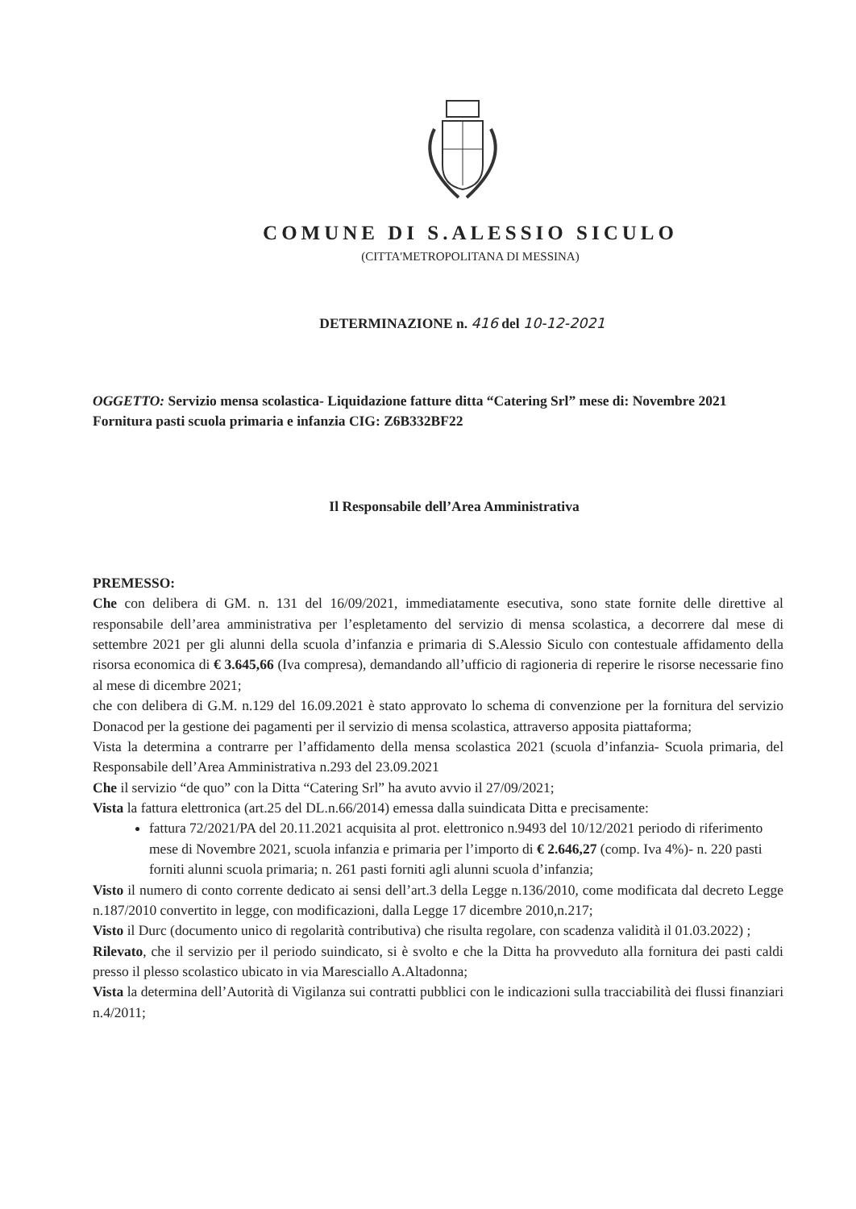COMUNE DI S.ALESSIO SICULO
(CITTA'METROPOLITANA DI MESSINA)
DETERMINAZIONE n. 416 del 10-12-2021
OGGETTO: Servizio mensa scolastica- Liquidazione fatture ditta “Catering Srl” mese di: Novembre 2021 Fornitura pasti scuola primaria e infanzia CIG: Z6B332BF22
Il Responsabile dell’Area Amministrativa
PREMESSO:
Che con delibera di GM. n. 131 del 16/09/2021, immediatamente esecutiva, sono state fornite delle direttive al responsabile dell’area amministrativa per l’espletamento del servizio di mensa scolastica, a decorrere dal mese di settembre 2021 per gli alunni della scuola d’infanzia e primaria di S.Alessio Siculo con contestuale affidamento della risorsa economica di € 3.645,66 (Iva compresa), demandando all’ufficio di ragioneria di reperire le risorse necessarie fino al mese di dicembre 2021;
che con delibera di G.M. n.129 del 16.09.2021 è stato approvato lo schema di convenzione per la fornitura del servizio Donacod per la gestione dei pagamenti per il servizio di mensa scolastica, attraverso apposita piattaforma;
Vista la determina a contrarre per l’affidamento della mensa scolastica 2021 (scuola d’infanzia- Scuola primaria, del Responsabile dell’Area Amministrativa n.293 del 23.09.2021
Che il servizio “de quo” con la Ditta “Catering Srl” ha avuto avvio il 27/09/2021;
Vista la fattura elettronica (art.25 del DL.n.66/2014) emessa dalla suindicata Ditta e precisamente:
fattura 72/2021/PA del 20.11.2021 acquisita al prot. elettronico n.9493 del 10/12/2021 periodo di riferimento mese di Novembre 2021, scuola infanzia e primaria per l’importo di € 2.646,27 (comp. Iva 4%)- n. 220 pasti forniti alunni scuola primaria; n. 261 pasti forniti agli alunni scuola d’infanzia;
Visto il numero di conto corrente dedicato ai sensi dell’art.3 della Legge n.136/2010, come modificata dal decreto Legge n.187/2010 convertito in legge, con modificazioni, dalla Legge 17 dicembre 2010,n.217;
Visto il Durc (documento unico di regolarità contributiva) che risulta regolare, con scadenza validità il 01.03.2022) ;
Rilevato, che il servizio per il periodo suindicato, si è svolto e che la Ditta ha provveduto alla fornitura dei pasti caldi presso il plesso scolastico ubicato in via Maresciallo A.Altadonna;
Vista la determina dell’Autorità di Vigilanza sui contratti pubblici con le indicazioni sulla tracciabilità dei flussi finanziari n.4/2011;